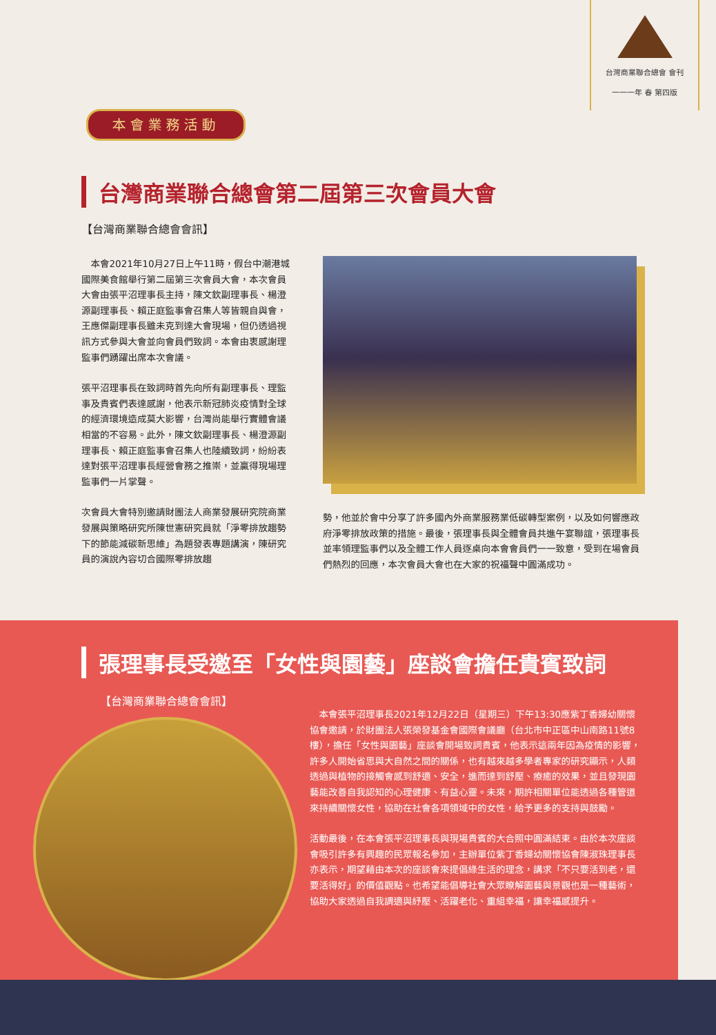台灣商業聯合總會 會刊
一一一年 春 第四版
本會業務活動
台灣商業聯合總會第二屆第三次會員大會
【台灣商業聯合總會會訊】
　本會2021年10月27日上午11時，假台中潮港城國際美食館舉行第二屆第三次會員大會，本次會員大會由張平沼理事長主持，陳文欽副理事長、楊澄源副理事長、賴正庭監事會召集人等皆親自與會，王應傑副理事長雖未克到達大會現場，但仍透過視訊方式參與大會並向會員們致詞。本會由衷感謝理監事們踴躍出席本次會議。
張平沼理事長在致詞時首先向所有副理事長、理監事及貴賓們表達感謝，他表示新冠肺炎疫情對全球的經濟環境造成莫大影響，台灣尚能舉行實體會議相當的不容易。此外，陳文欽副理事長、楊澄源副理事長、賴正庭監事會召集人也陸續致詞，紛紛表達對張平沼理事長經營會務之推崇，並贏得現場理監事們一片掌聲。
次會員大會特別邀請財團法人商業發展研究院商業發展與策略研究所陳世憲研究員就「淨零排放趨勢下的節能減碳新思維」為題發表專題講演，陳研究員的演說內容切合國際零排放趨
勢，他並於會中分享了許多國內外商業服務業低碳轉型案例，以及如何響應政府淨零排放政策的措施。最後，張理事長與全體會員共進午宴聯誼，張理事長並率領理監事們以及全體工作人員逐桌向本會會員們一一致意，受到在場會員們熱烈的回應，本次會員大會也在大家的祝福聲中圓滿成功。
張理事長受邀至「女性與園藝」座談會擔任貴賓致詞
【台灣商業聯合總會會訊】
　本會張平沼理事長2021年12月22日（星期三）下午13:30應紫丁香婦幼關懷協會邀請，於財團法人張榮發基金會國際會議廳（台北市中正區中山南路11號8樓），擔任「女性與園藝」座談會開場致詞貴賓，他表示這兩年因為疫情的影響，許多人開始省思與大自然之間的關係，也有越來越多學者專家的研究顯示，人類透過與植物的接觸會感到舒適、安全，進而達到舒壓、療癒的效果，並且發現園藝能改善自我認知的心理健康、有益心靈。未來，期許相關單位能透過各種管道來持續關懷女性，協助在社會各項領域中的女性，給予更多的支持與鼓勵。
活動最後，在本會張平沼理事長與現場貴賓的大合照中圓滿結束。由於本次座談會吸引許多有興趣的民眾報名參加，主辦單位紫丁香婦幼關懷協會陳淑珠理事長亦表示，期望藉由本次的座談會來提倡綠生活的理念，講求「不只要活到老，還要活得好」的價值觀點。也希望能倡導社會大眾瞭解園藝與景觀也是一種藝術，協助大家透過自我調適與紓壓、活躍老化、重組幸福，讓幸福感提升。